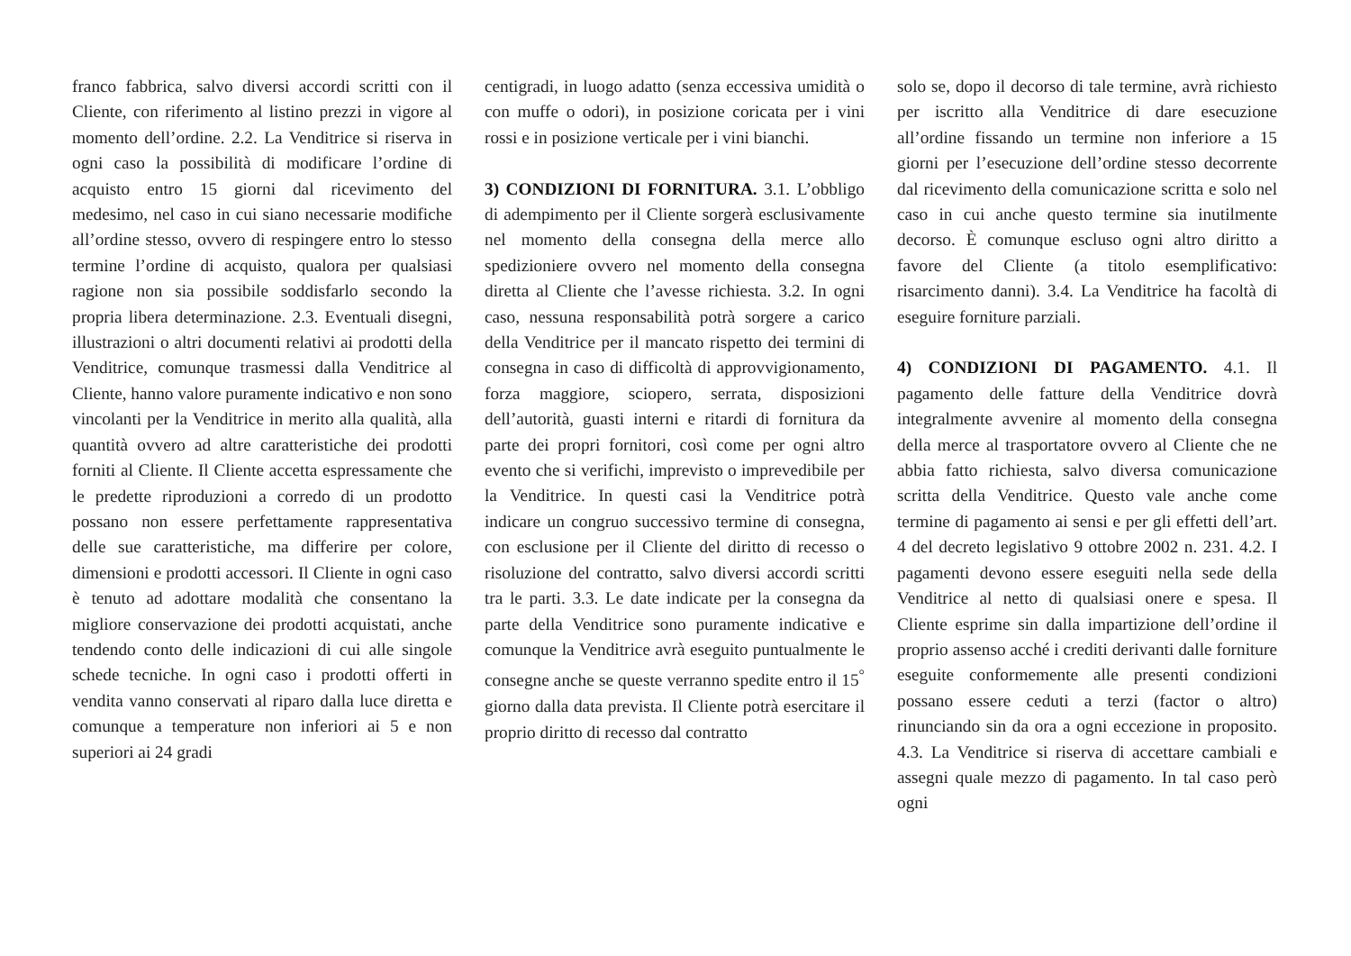franco fabbrica, salvo diversi accordi scritti con il Cliente, con riferimento al listino prezzi in vigore al momento dell’ordine. 2.2. La Venditrice si riserva in ogni caso la possibilità di modificare l’ordine di acquisto entro 15 giorni dal ricevimento del medesimo, nel caso in cui siano necessarie modifiche all’ordine stesso, ovvero di respingere entro lo stesso termine l’ordine di acquisto, qualora per qualsiasi ragione non sia possibile soddisfarlo secondo la propria libera determinazione. 2.3. Eventuali disegni, illustrazioni o altri documenti relativi ai prodotti della Venditrice, comunque trasmessi dalla Venditrice al Cliente, hanno valore puramente indicativo e non sono vincolanti per la Venditrice in merito alla qualità, alla quantità ovvero ad altre caratteristiche dei prodotti forniti al Cliente. Il Cliente accetta espressamente che le predette riproduzioni a corredo di un prodotto possano non essere perfettamente rappresentativa delle sue caratteristiche, ma differire per colore, dimensioni e prodotti accessori. Il Cliente in ogni caso è tenuto ad adottare modalità che consentano la migliore conservazione dei prodotti acquistati, anche tendendo conto delle indicazioni di cui alle singole schede tecniche. In ogni caso i prodotti offerti in vendita vanno conservati al riparo dalla luce diretta e comunque a temperature non inferiori ai 5 e non superiori ai 24 gradi
centigradi, in luogo adatto (senza eccessiva umidità o con muffe o odori), in posizione coricata per i vini rossi e in posizione verticale per i vini bianchi.
3) CONDIZIONI DI FORNITURA. 3.1. L’obbligo di adempimento per il Cliente sorgerà esclusivamente nel momento della consegna della merce allo spedizioniere ovvero nel momento della consegna diretta al Cliente che l’avesse richiesta. 3.2. In ogni caso, nessuna responsabilità potrà sorgere a carico della Venditrice per il mancato rispetto dei termini di consegna in caso di difficoltà di approvvigionamento, forza maggiore, sciopero, serrata, disposizioni dell’autorità, guasti interni e ritardi di fornitura da parte dei propri fornitori, così come per ogni altro evento che si verifichi, imprevisto o imprevedibile per la Venditrice. In questi casi la Venditrice potrà indicare un congruo successivo termine di consegna, con esclusione per il Cliente del diritto di recesso o risoluzione del contratto, salvo diversi accordi scritti tra le parti. 3.3. Le date indicate per la consegna da parte della Venditrice sono puramente indicative e comunque la Venditrice avrà eseguito puntualmente le consegne anche se queste verranno spedite entro il 15<sup>°</sup> giorno dalla data prevista. Il Cliente potrà esercitare il proprio diritto di recesso dal contratto
solo se, dopo il decorso di tale termine, avrà richiesto per iscritto alla Venditrice di dare esecuzione all’ordine fissando un termine non inferiore a 15 giorni per l’esecuzione dell’ordine stesso decorrente dal ricevimento della comunicazione scritta e solo nel caso in cui anche questo termine sia inutilmente decorso. È comunque escluso ogni altro diritto a favore del Cliente (a titolo esemplificativo: risarcimento danni). 3.4. La Venditrice ha facoltà di eseguire forniture parziali.
4) CONDIZIONI DI PAGAMENTO. 4.1. Il pagamento delle fatture della Venditrice dovrà integralmente avvenire al momento della consegna della merce al trasportatore ovvero al Cliente che ne abbia fatto richiesta, salvo diversa comunicazione scritta della Venditrice. Questo vale anche come termine di pagamento ai sensi e per gli effetti dell’art. 4 del decreto legislativo 9 ottobre 2002 n. 231. 4.2. I pagamenti devono essere eseguiti nella sede della Venditrice al netto di qualsiasi onere e spesa. Il Cliente esprime sin dalla impartizione dell’ordine il proprio assenso acché i crediti derivanti dalle forniture eseguite conformemente alle presenti condizioni possano essere ceduti a terzi (factor o altro) rinunciando sin da ora a ogni eccezione in proposito. 4.3. La Venditrice si riserva di accettare cambiali e assegni quale mezzo di pagamento. In tal caso però ogni